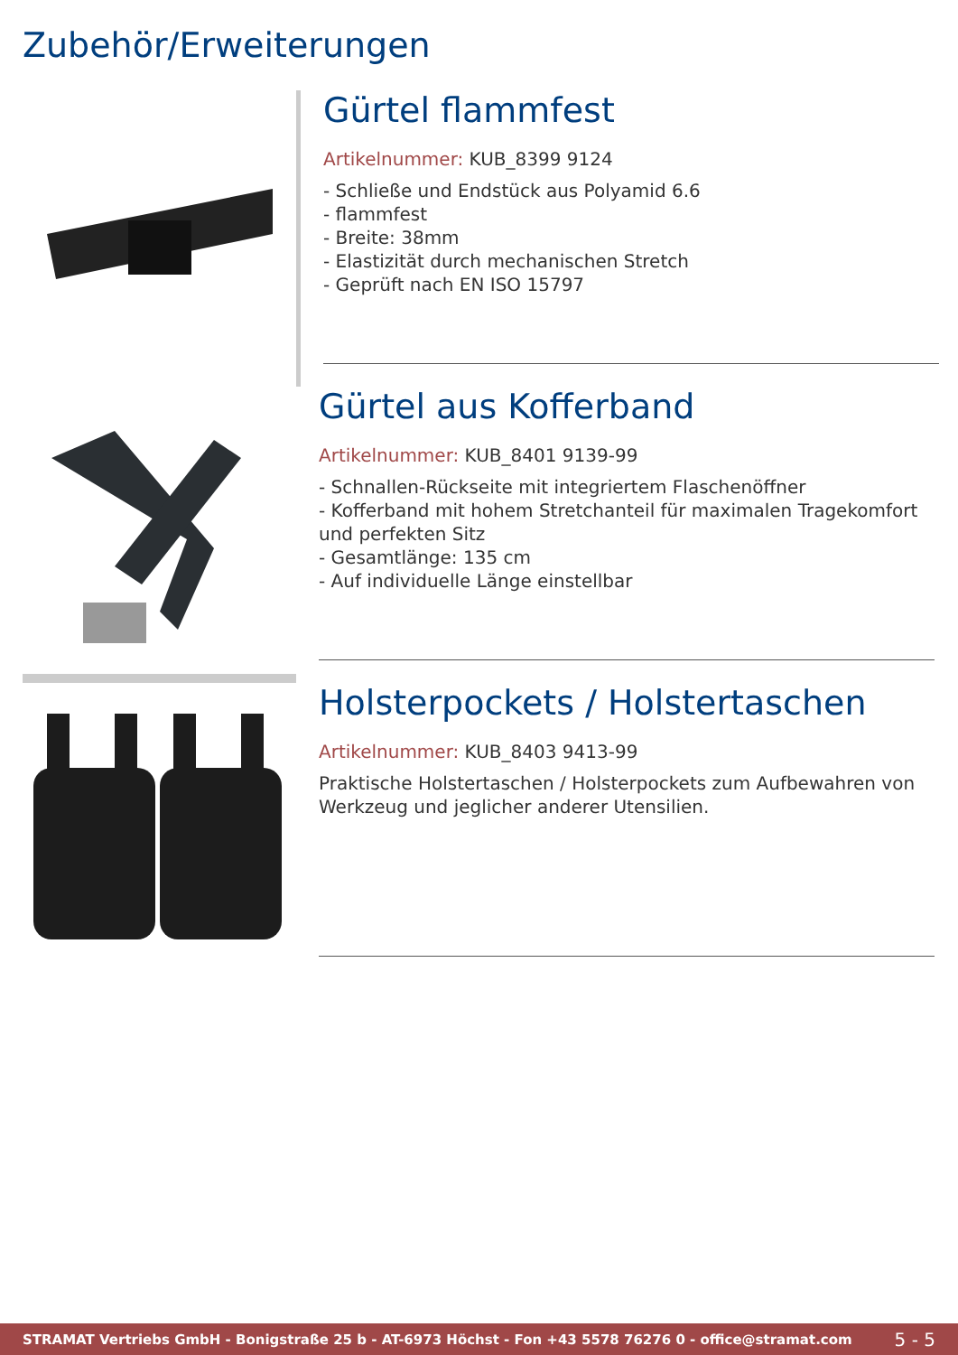Zubehör/Erweiterungen
Gürtel flammfest
Artikelnummer: KUB_8399 9124
- Schließe und Endstück aus Polyamid 6.6
- flammfest
- Breite: 38mm
- Elastizität durch mechanischen Stretch
- Geprüft nach EN ISO 15797
Gürtel aus Kofferband
Artikelnummer: KUB_8401 9139-99
- Schnallen-Rückseite mit integriertem Flaschenöffner
- Kofferband mit hohem Stretchanteil für maximalen Tragekomfort und perfekten Sitz
- Gesamtlänge: 135 cm
- Auf individuelle Länge einstellbar
Holsterpockets / Holstertaschen
Artikelnummer: KUB_8403 9413-99
Praktische Holstertaschen / Holsterpockets zum Aufbewahren von Werkzeug und jeglicher anderer Utensilien.
STRAMAT Vertriebs GmbH - Bonigstraße 25 b - AT-6973 Höchst - Fon +43 5578 76276 0 - office@stramat.com 5 - 5